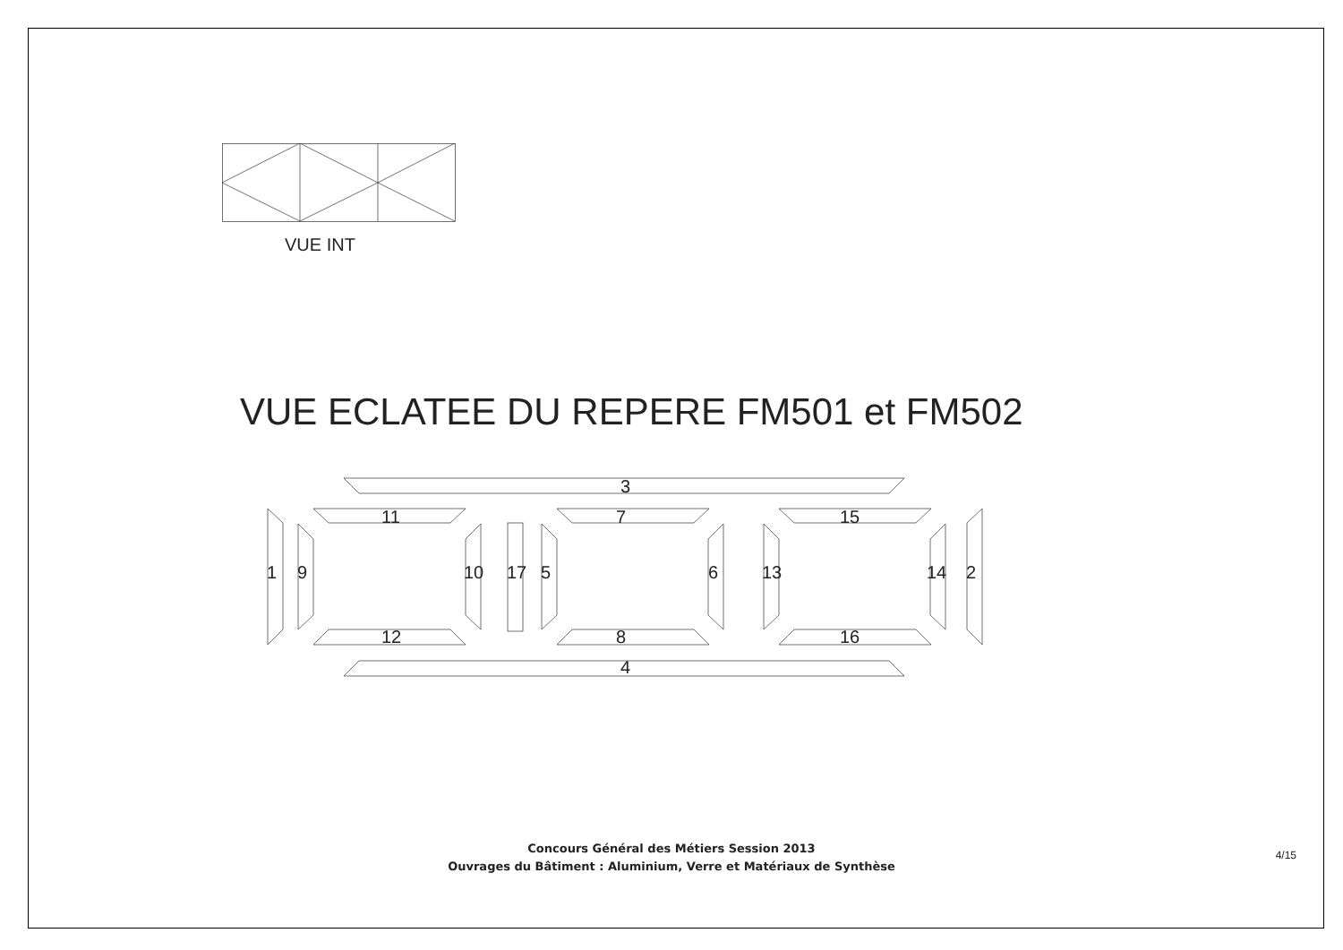VUE INT
VUE ECLATEE DU REPERE FM501 et FM502
3
4
11
7
15
12
8
16
1
9
10
17
5
6
13
14
2
Concours Général des Métiers Session 2013
Ouvrages du Bâtiment : Aluminium, Verre et Matériaux de Synthèse
4/15